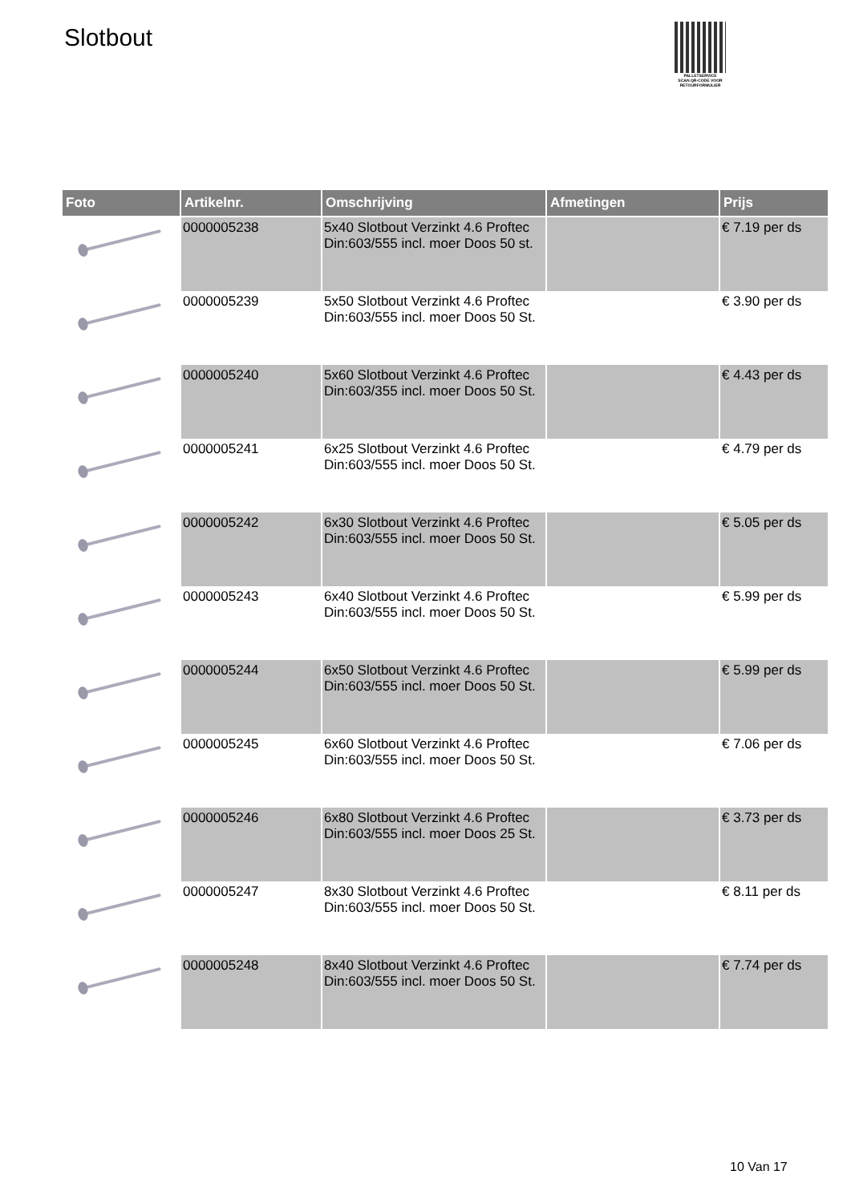Slotbout
PALLETSERVICE
SCAN QR-CODE VOOR RETOURFORMULIER
| Foto | Artikelnr. | Omschrijving | Afmetingen | Prijs |
| --- | --- | --- | --- | --- |
| | 0000005238 | 5x40 Slotbout Verzinkt 4.6 Proftec Din:603/555 incl. moer Doos 50 st. | | € 7.19 per ds |
| | 0000005239 | 5x50 Slotbout Verzinkt 4.6 Proftec Din:603/555 incl. moer Doos 50 St. | | € 3.90 per ds |
| | 0000005240 | 5x60 Slotbout Verzinkt 4.6 Proftec Din:603/355 incl. moer Doos 50 St. | | € 4.43 per ds |
| | 0000005241 | 6x25 Slotbout Verzinkt 4.6 Proftec Din:603/555 incl. moer Doos 50 St. | | € 4.79 per ds |
| | 0000005242 | 6x30 Slotbout Verzinkt 4.6 Proftec Din:603/555 incl. moer Doos 50 St. | | € 5.05 per ds |
| | 0000005243 | 6x40 Slotbout Verzinkt 4.6 Proftec Din:603/555 incl. moer Doos 50 St. | | € 5.99 per ds |
| | 0000005244 | 6x50 Slotbout Verzinkt 4.6 Proftec Din:603/555 incl. moer Doos 50 St. | | € 5.99 per ds |
| | 0000005245 | 6x60 Slotbout Verzinkt 4.6 Proftec Din:603/555 incl. moer Doos 50 St. | | € 7.06 per ds |
| | 0000005246 | 6x80 Slotbout Verzinkt 4.6 Proftec Din:603/555 incl. moer Doos 25 St. | | € 3.73 per ds |
| | 0000005247 | 8x30 Slotbout Verzinkt 4.6 Proftec Din:603/555 incl. moer Doos 50 St. | | € 8.11 per ds |
| | 0000005248 | 8x40 Slotbout Verzinkt 4.6 Proftec Din:603/555 incl. moer Doos 50 St. | | € 7.74 per ds |
10 Van 17